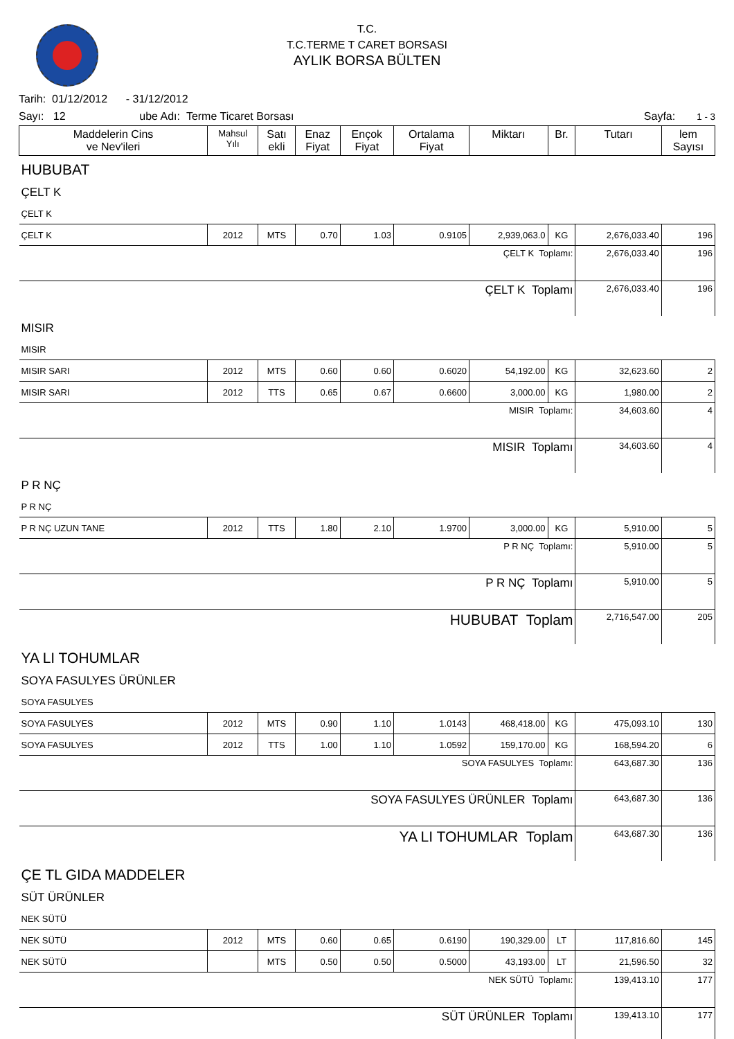T.C.
T.C.TERME T CARET BORSASI
AYLIK BORSA BÜLTEN
Tarih: 01/12/2012 - 31/12/2012
Sayı: 12 ube Adı: Terme Ticaret Borsası Sayfa: 1 - 3
| Maddelerin Cins ve Nev'ileri | Mahsul Yılı | Satı ekli | Enaz Fiyat | Ençok Fiyat | Ortalama Fiyat | Miktarı | Br. | Tutarı | lem Sayısı |
| --- | --- | --- | --- | --- | --- | --- | --- | --- | --- |
| HUBUBAT | | | | | | | | | |
| ÇELT K | | | | | | | | | |
| ÇELT K | | | | | | | | | |
| ÇELT K | 2012 | MTS | 0.70 | 1.03 | 0.9105 | 2,939,063.0 | KG | 2,676,033.40 | 196 |
| ÇELT K Toplamı: | | | | | | | | 2,676,033.40 | 196 |
| ÇELT K Toplamı | | | | | | | | 2,676,033.40 | 196 |
| MISIR | | | | | | | | | |
| MISIR | | | | | | | | | |
| MISIR SARI | 2012 | MTS | 0.60 | 0.60 | 0.6020 | 54,192.00 | KG | 32,623.60 | 2 |
| MISIR SARI | 2012 | TTS | 0.65 | 0.67 | 0.6600 | 3,000.00 | KG | 1,980.00 | 2 |
| MISIR Toplamı: | | | | | | | | 34,603.60 | 4 |
| MISIR Toplamı | | | | | | | | 34,603.60 | 4 |
| P R NÇ | | | | | | | | | |
| P R NÇ | | | | | | | | | |
| P R NÇ UZUN TANE | 2012 | TTS | 1.80 | 2.10 | 1.9700 | 3,000.00 | KG | 5,910.00 | 5 |
| P R NÇ Toplamı: | | | | | | | | 5,910.00 | 5 |
| P R NÇ Toplamı | | | | | | | | 5,910.00 | 5 |
| HUBUBAT Toplam | | | | | | | | 2,716,547.00 | 205 |
| YA LI TOHUMLAR | | | | | | | | | |
| SOYA FASULYES ÜRÜNLER | | | | | | | | | |
| SOYA FASULYES | | | | | | | | | |
| SOYA FASULYES | 2012 | MTS | 0.90 | 1.10 | 1.0143 | 468,418.00 | KG | 475,093.10 | 130 |
| SOYA FASULYES | 2012 | TTS | 1.00 | 1.10 | 1.0592 | 159,170.00 | KG | 168,594.20 | 6 |
| SOYA FASULYES Toplamı: | | | | | | | | 643,687.30 | 136 |
| SOYA FASULYES ÜRÜNLER Toplamı | | | | | | | | 643,687.30 | 136 |
| YA LI TOHUMLAR Toplam | | | | | | | | 643,687.30 | 136 |
| ÇE TL GIDA MADDELER | | | | | | | | | |
| SÜT ÜRÜNLER | | | | | | | | | |
| NEK SÜTÜ | | | | | | | | | |
| NEK SÜTÜ | 2012 | MTS | 0.60 | 0.65 | 0.6190 | 190,329.00 | LT | 117,816.60 | 145 |
| NEK SÜTÜ | | MTS | 0.50 | 0.50 | 0.5000 | 43,193.00 | LT | 21,596.50 | 32 |
| NEK SÜTÜ Toplamı: | | | | | | | | 139,413.10 | 177 |
| SÜT ÜRÜNLER Toplamı | | | | | | | | 139,413.10 | 177 |